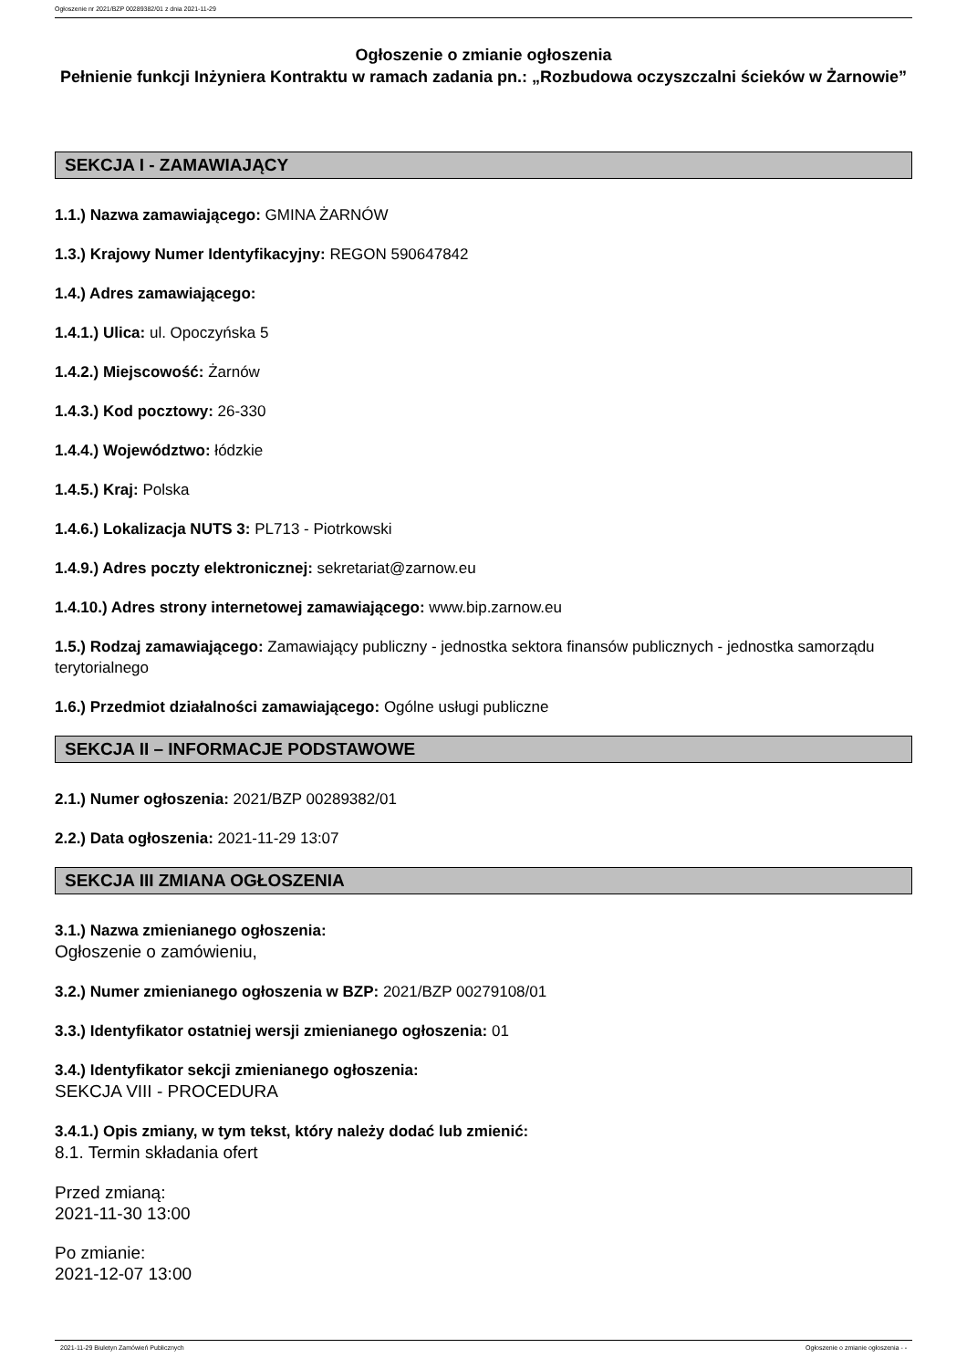Ogłoszenie nr 2021/BZP 00289382/01 z dnia 2021-11-29
Ogłoszenie o zmianie ogłoszenia
Pełnienie funkcji Inżyniera Kontraktu w ramach zadania pn.: „Rozbudowa oczyszczalni ścieków w Żarnowie”
SEKCJA I - ZAMAWIAJĄCY
1.1.) Nazwa zamawiającego: GMINA ŻARNÓW
1.3.) Krajowy Numer Identyfikacyjny: REGON 590647842
1.4.) Adres zamawiającego:
1.4.1.) Ulica: ul. Opoczyńska 5
1.4.2.) Miejscowość: Żarnów
1.4.3.) Kod pocztowy: 26-330
1.4.4.) Województwo: łódzkie
1.4.5.) Kraj: Polska
1.4.6.) Lokalizacja NUTS 3: PL713 - Piotrkowski
1.4.9.) Adres poczty elektronicznej: sekretariat@zarnow.eu
1.4.10.) Adres strony internetowej zamawiającego: www.bip.zarnow.eu
1.5.) Rodzaj zamawiającego: Zamawiający publiczny - jednostka sektora finansów publicznych - jednostka samorządu terytorialnego
1.6.) Przedmiot działalności zamawiającego: Ogólne usługi publiczne
SEKCJA II – INFORMACJE PODSTAWOWE
2.1.) Numer ogłoszenia: 2021/BZP 00289382/01
2.2.) Data ogłoszenia: 2021-11-29 13:07
SEKCJA III ZMIANA OGŁOSZENIA
3.1.) Nazwa zmienianego ogłoszenia:
Ogłoszenie o zamówieniu,
3.2.) Numer zmienianego ogłoszenia w BZP: 2021/BZP 00279108/01
3.3.) Identyfikator ostatniej wersji zmienianego ogłoszenia: 01
3.4.) Identyfikator sekcji zmienianego ogłoszenia:
SEKCJA VIII - PROCEDURA
3.4.1.) Opis zmiany, w tym tekst, który należy dodać lub zmienić:
8.1. Termin składania ofert
Przed zmianą:
2021-11-30 13:00
Po zmianie:
2021-12-07 13:00
2021-11-29 Biuletyn Zamówień Publicznych Ogłoszenie o zmianie ogłoszenia - -